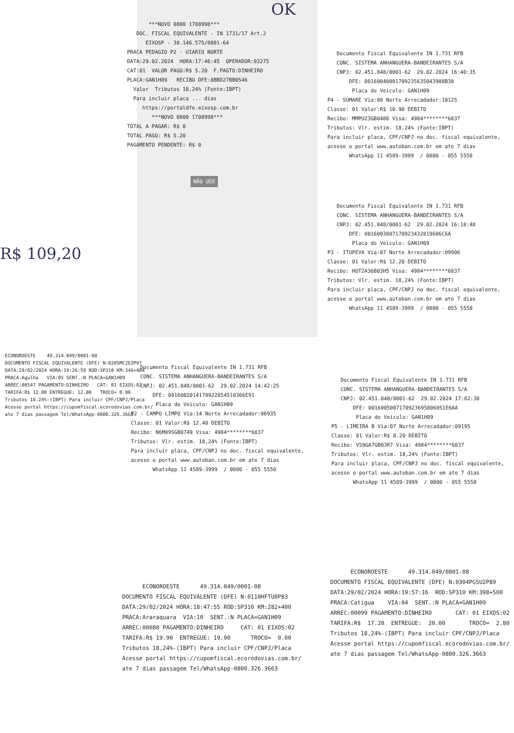OK
***NOVO 0800 1708998***
DOC. FISCAL EQUIVALENTE - IN 1731/17 Art.2
EIXOSP - 30.146.575/0001-64
PRACA PEDAGIO P2 - UIARIO NORTE
DATA:29.02.2024 HORA:17:46:45 OPERADOR:03275
CAT:01 VALOR PAGO:R$ 5.20 F.PAGTO:DINHEIRO
PLACA:GAN1H09 RECIBO DFE:8BBD27BB0546
Valor Tributos 18,24% (Fonte:IBPT)
Para incluir placa ... dias
https://portaldfe.eixosp.com.br
***NOVO 0800 1708998***
TOTAL A PAGAR: R$ 0
TOTAL PAGO: R$ 5.20
PAGAMENTO PENDENTE: R$ 0
NÃO USE
Documento Fiscal Equivalente IN 1.731 RFB
CONC. SISTEMA ANHANGUERA-BANDEIRANTES S/A
CNPJ: 02.451.848/0001-62 29.02.2024 16:40:35
DFE: 00160040081709235635043908B38
Placa do Veiculo: GAN1H09
P4 - SUMARE Via:08 Norte Arrecadador:10125
Classe: 01 Valor:R$ 10.90 DEBITO
Recibo: MMPU23GB0488 Visa: 4984********6837
Tributos: Vlr. estim. 18,24% (Fonte:IBPT)
Para incluir placa, CPF/CNPJ no doc. fiscal equivalente,
acesse o portal www.autoban.com.br em ate 7 dias
WhatsApp 11 4589-3999 / 0800 - 055 5550
Documento Fiscal Equivalente IN 1.731 RFB
CONC. SISTEMA ANHANGUERA-BANDEIRANTES S/A
CNPJ: 02.451.848/0001-62 29.02.2024 16:18:48
DFE: 0016003007170923432819606C6A
Placa do Veiculo: GAN1H09
P3 - ITUPEVA Via:07 Norte Arrecadador:09906
Classe: 01 Valor:R$ 12.20 DEBITO
Recibo: HOT2A36B03H5 Visa: 4984********6837
Tributos: Vlr. estim. 18,24% (Fonte:IBPT)
Para incluir placa, CPF/CNPJ no doc. fiscal equivalente,
acesse o portal www.autoban.com.br em ate 7 dias
WhatsApp 11 4589-3999 / 0800 - 055 5550
R$ 109,20
ECONOROESTE 49.314.049/0001-08
DOCUMENTO FISCAL EQUIVALENTE (DFE) N:0205MC2E2P97
DATA:29/02/2024 HORA:19:26:59 ROD:SP310 KM:346+404
PRACA:Agulha VIA:05 SENT.:N PLACA=GAN1H09
ARREC:00547 PAGAMENTO:DINHEIRO CAT: 01 EIXOS:02
TARIFA:R$ 12.00 ENTREGUE: 12.00 TROCO= 0.00
Tributos 18.24%-(IBPT) Para incluir CPF/CNPJ/Placa
Acesse portal https://cupomfiscal.ecorodovias.com.br/
ate 7 dias passagem Tel/WhatsApp-0800.326.3663
Documento Fiscal Equivalente IN 1.731 RFB
CONC. SISTEMA ANHANGUERA-BANDEIRANTES S/A
CNPJ: 02.451.848/0001-62 29.02.2024 14:42:25
DFE: 0016002014170922854510366E91
Placa do Veiculo: GAN1H09
P2 - CAMPO LIMPO Via:14 Norte Arrecadador:06935
Classe: 01 Valor:R$ 12.40 DEBITO
Recibo: N6M09SGB0749 Visa: 4984********6837
Tributos: Vlr. estim. 18,24% (Fonte:IBPT)
Para incluir placa, CPF/CNPJ no doc. fiscal equivalente,
acesse o portal www.autoban.com.br em ate 7 dias
WhatsApp 11 4589-3999 / 0800 - 055 5550
Documento Fiscal Equivalente IN 1.731 RFB
CONC. SISTEMA ANHANGUERA-BANDEIRANTES S/A
CNPJ: 02.451.848/0001-62 29.02.2024 17:02:38
DFE: 00160050071709236958060S1E6AA
Placa do Veiculo: GAN1H09
P5 - LIMEIRA B Via:07 Norte Arrecadador:09195
Classe: 01 Valor:R$ 8.20 DEBITO
Recibo: VS9GA7GB03R7 Visa: 4984********6837
Tributos: Vlr. estim. 18,24% (Fonte:IBPT)
Para incluir placa, CPF/CNPJ no doc. fiscal equivalente,
acesse o portal www.autoban.com.br em ate 7 dias
WhatsApp 11 4589-3999 / 0800 - 055 5550
ECONOROESTE 49.314.049/0001-08
DOCUMENTO FISCAL EQUIVALENTE (DFE) N:0110HFTU0P83
DATA:29/02/2024 HORA:18:47:55 ROD:SP310 KM:282+400
PRACA:Araraquara VIA:10 SENT.:N PLACA=GAN1H09
ARREC:00080 PAGAMENTO:DINHEIRO CAT: 01 EIXOS:02
TARIFA:R$ 19.90 ENTREGUE: 19.90 TROCO= 0.00
Tributos 18,24%-(IBPT) Para incluir CPF/CNPJ/Placa
Acesse portal https://cupomfiscal.ecorodovias.com.br/
ate 7 dias passagem Tel/WhatsApp-0800.326.3663
ECONOROESTE 49.314.049/0001-08
DOCUMENTO FISCAL EQUIVALENTE (DFE) N:0304PG5U2P89
DATA:29/02/2024 HORA:19:57:16 ROD:SP310 KM:398+500
PRACA:Catigua VIA:04 SENT.:N PLACA=GAN1H09
ARREC:00099 PAGAMENTO:DINHEIRO CAT: 01 EIXOS:02
TARIFA:R$ 17.20 ENTREGUE: 20.00 TROCO= 2.80
Tributos 18,24%-(IBPT) Para incluir CPF/CNPJ/Placa
Acesse portal https://cupomfiscal.ecorodovias.com.br/
ate 7 dias passagem Tel/WhatsApp-0800.326.3663